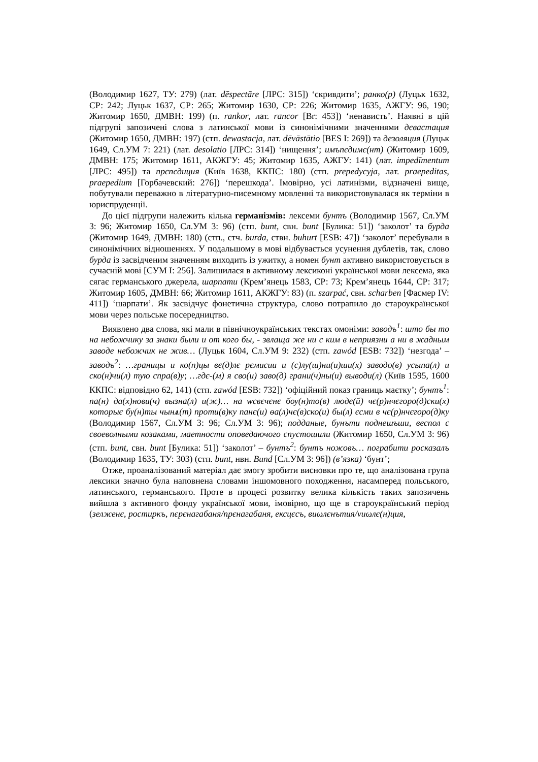(Володимир 1627, ТУ: 279) (лат. dēspectāre [ЛРС: 315]) ‘скривдити’; ранко(р) (Луцьк 1632, СР: 242; Луцьк 1637, СР: 265; Житомир 1630, СР: 226; Житомир 1635, АЖГУ: 96, 190; Житомир 1650, ДМВН: 199) (п. rankor, лат. rancor [Br: 453]) ‘ненависть’. Наявні в цій підгрупі запозичені слова з латинської мови із синонімічними значеннями дєвастация (Житомир 1650, ДМВН: 197) (стп. dewastacja, лат. dēvāstātio [BES I: 269]) та дезоляция (Луцьк 1649, Сл.УМ 7: 221) (лат. desolatio [ЛРС: 314]) ‘нищення’; имъпєдимє(нт) (Житомир 1609, ДМВН: 175; Житомир 1611, АКЖГУ: 45; Житомир 1635, АЖГУ: 141) (лат. impedīmentum [ЛРС: 495]) та прєпєдиция (Київ 1638, ККПС: 180) (стп. prepedycyja, лат. praepeditas, praepedium [Горбачевский: 276]) ‘перешкода’. Імовірно, усі латинізми, відзначені вище, побутували переважно в літературно-писемному мовленні та використовувалася як терміни в юриспруденції.
До цієї підгрупи належить кілька германізмів: лексеми бунтъ (Володимир 1567, Сл.УМ 3: 96; Житомир 1650, Сл.УМ 3: 96) (стп. bunt, свн. bunt [Булика: 51]) ‘заколот’ та бурда (Житомир 1649, ДМВН: 180) (стп., стч. burda, ствн. buhurt [ESB: 47]) ‘заколот’ перебували в синонімічних відношеннях. У подальшому в мові відбувається усунення дублетів, так, слово бурда із засвідченим значенням виходить із ужитку, а номен бунт активно використовується в сучасній мові [СУМ I: 256]. Залишилася в активному лексиконі української мови лексема, яка сягає германського джерела, шарпати (Крем’янець 1583, СР: 73; Крем’янець 1644, СР: 317; Житомир 1605, ДМВН: 66; Житомир 1611, АКЖГУ: 83) (п. szarpać, свн. scharben [Фасмер IV: 411]) ‘шарпати’. Як засвідчує фонетична структура, слово потрапило до староукраїнської мови через польське посередництво.
Виявлено два слова, які мали в північноукраїнських текстах омоніми: заводъ<sup>1</sup>: што бы то на небожчику за знаки были и от кого бы, - звлаща же ни с ким в неприязни а ни в жадным заводе небожчик не жив… (Луцьк 1604, Сл.УМ 9: 232) (стп. zawód [ESB: 732]) ‘незгода’ – заводъ<sup>2</sup>: …границы и ко(п)цы вє(д)лє рємисии и (с)лу(ш)ни(и)ши(х) заводо(в) усыпа(л) и ско(н)чи(л) тую спра(в)у; …гдє-(м) я сво(и) заво(д) грани(ч)ны(и) выводи(л) (Київ 1595, 1600 ККПС: відповідно 62, 141) (стп. zawód [ESB: 732]) ‘офіційний показ границь маєтку’; бунтъ<sup>1</sup>: па(н) да(х)нови(ч) вызна(л) и(ж)… на ѡсвєчєнє бѹ(н)то(в) людє(й) чє(р)нчєгоро(д)ски(х) которыє бу(н)ты чынѧ(т) проти(в)ку панє(и) ѳа(л)чє(в)ско(и) бы(л) єсми в чє(р)нчєгоро(д)ку (Володимир 1567, Сл.УМ 3: 96; Сл.УМ 3: 96); подданые, бунъти поднешъши, веспол с своеволными козаками, маетности оповедаючого спустошили (Житомир 1650, Сл.УМ 3: 96) (стп. bunt, свн. bunt [Булика: 51]) ‘заколот’ – бунтъ<sup>2</sup>: бунтъ ножовъ… пограбити росказалъ (Володимир 1635, ТУ: 303) (стп. bunt, нвн. Bund [Сл.УМ 3: 96]) (в’язка) ‘бунт’;
Отже, проаналізований матеріал дає змогу зробити висновки про те, що аналізована група лексики значно була наповнена словами іншомовного походження, насамперед польського, латинського, германського. Проте в процесі розвитку велика кількість таких запозичень вийшла з активного фонду української мови, імовірно, що ще в староукраїнський період (зелженє, ростиркъ, пєрєнагабаня/прєнагабаня, ексцєсъ, виωлєнътия/vиωлє(н)ция,